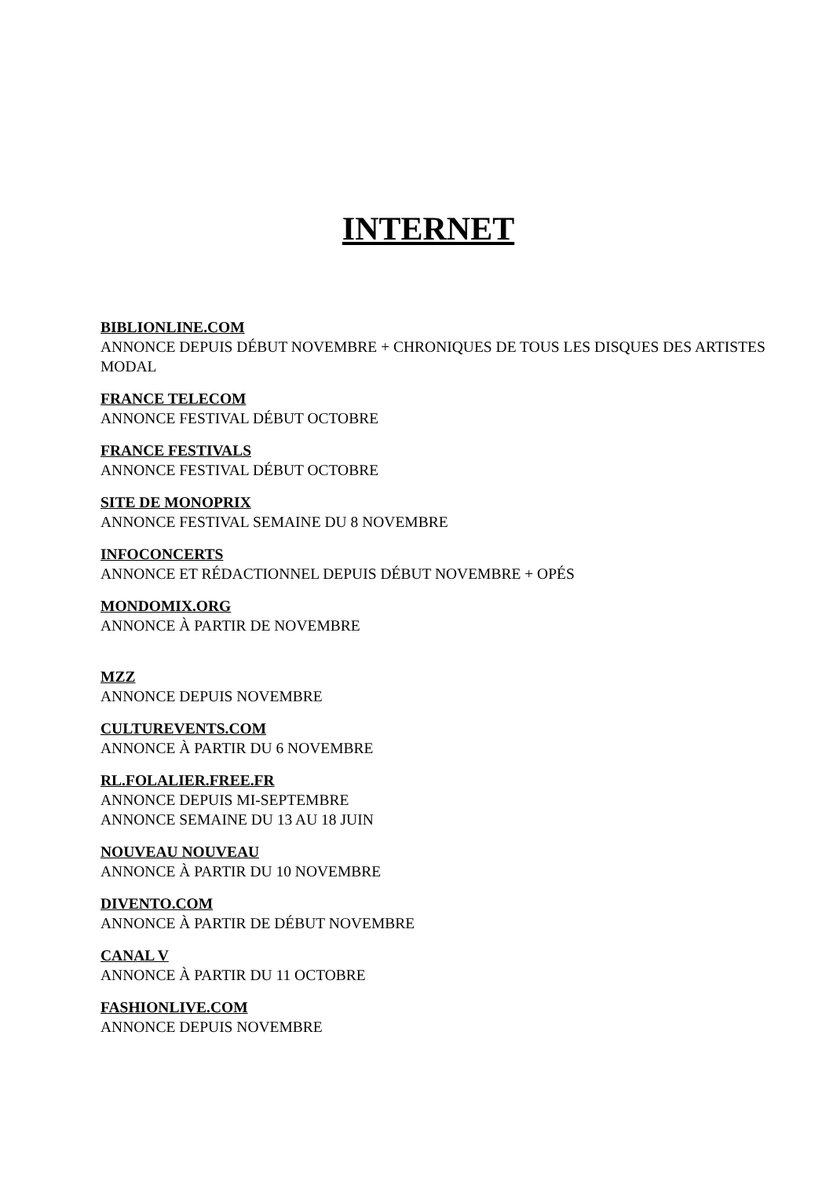INTERNET
BIBLIONLINE.COM
ANNONCE DEPUIS DÉBUT NOVEMBRE + CHRONIQUES DE TOUS LES DISQUES DES ARTISTES MODAL
FRANCE TELECOM
ANNONCE FESTIVAL DÉBUT OCTOBRE
FRANCE FESTIVALS
ANNONCE FESTIVAL DÉBUT OCTOBRE
SITE DE MONOPRIX
ANNONCE FESTIVAL SEMAINE DU 8 NOVEMBRE
INFOCONCERTS
ANNONCE ET RÉDACTIONNEL DEPUIS DÉBUT NOVEMBRE + OPÉS
MONDOMIX.ORG
ANNONCE À PARTIR DE NOVEMBRE
MZZ
ANNONCE DEPUIS NOVEMBRE
CULTUREVENTS.COM
ANNONCE À PARTIR DU 6 NOVEMBRE
RL.FOLALIER.FREE.FR
ANNONCE DEPUIS MI-SEPTEMBRE
ANNONCE SEMAINE DU 13 AU 18 JUIN
NOUVEAU NOUVEAU
ANNONCE À PARTIR DU 10 NOVEMBRE
DIVENTO.COM
ANNONCE À PARTIR DE DÉBUT NOVEMBRE
CANAL V
ANNONCE À PARTIR DU 11 OCTOBRE
FASHIONLIVE.COM
ANNONCE DEPUIS NOVEMBRE